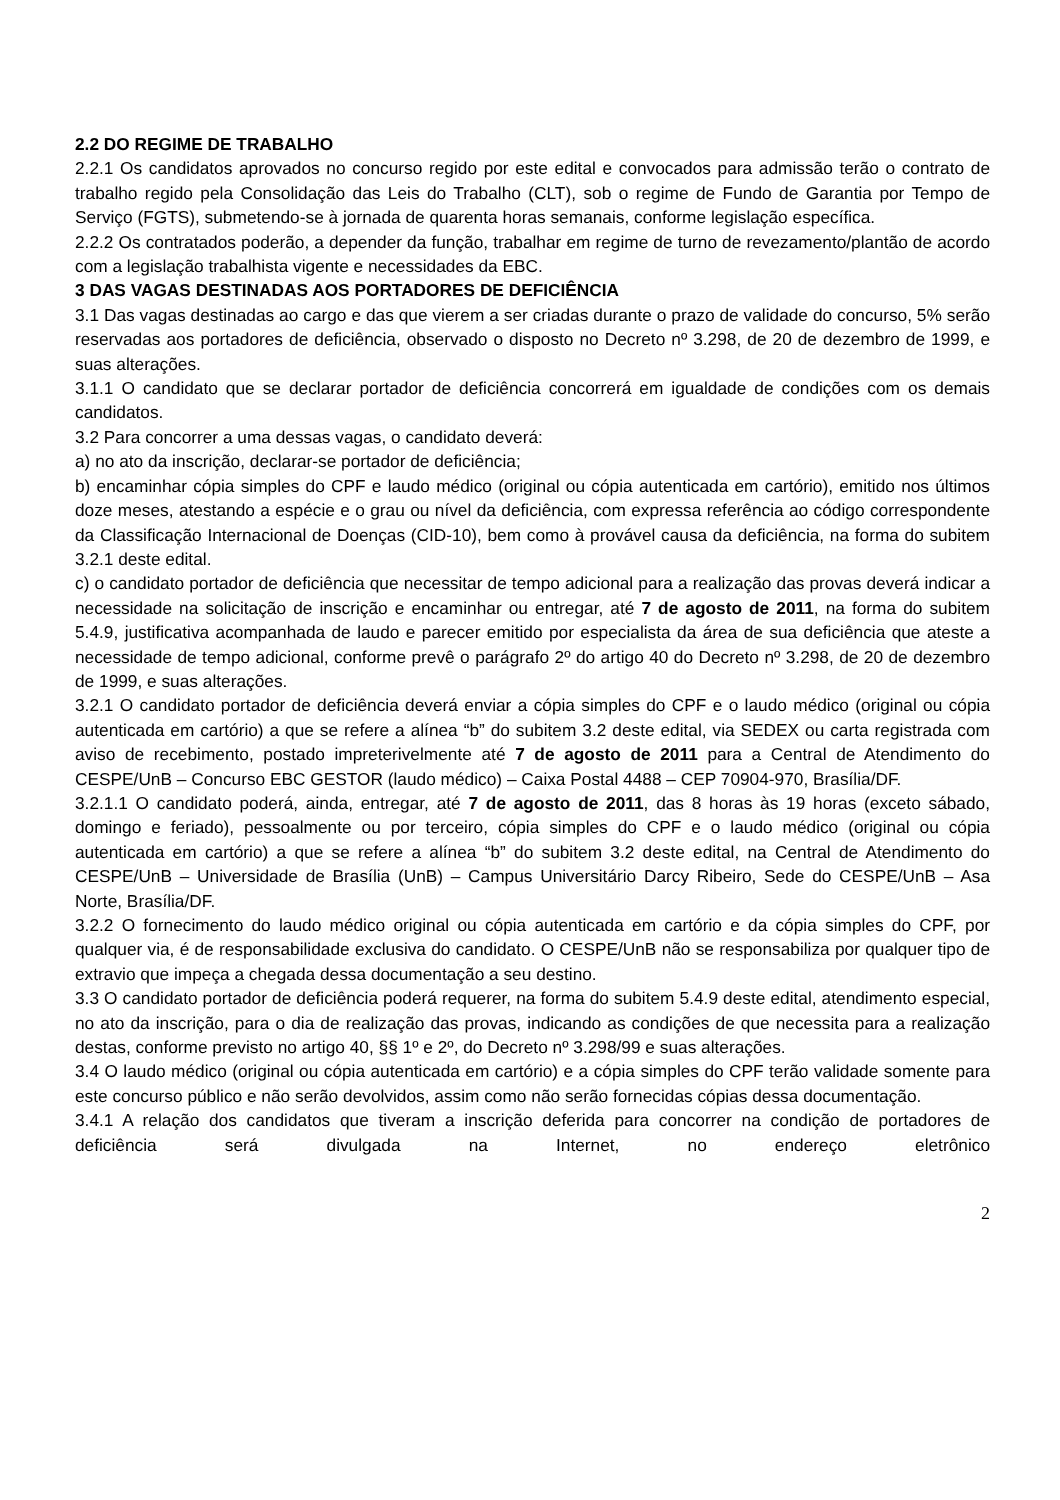2.2 DO REGIME DE TRABALHO
2.2.1 Os candidatos aprovados no concurso regido por este edital e convocados para admissão terão o contrato de trabalho regido pela Consolidação das Leis do Trabalho (CLT), sob o regime de Fundo de Garantia por Tempo de Serviço (FGTS), submetendo-se à jornada de quarenta horas semanais, conforme legislação específica.
2.2.2 Os contratados poderão, a depender da função, trabalhar em regime de turno de revezamento/plantão de acordo com a legislação trabalhista vigente e necessidades da EBC.
3 DAS VAGAS DESTINADAS AOS PORTADORES DE DEFICIÊNCIA
3.1 Das vagas destinadas ao cargo e das que vierem a ser criadas durante o prazo de validade do concurso, 5% serão reservadas aos portadores de deficiência, observado o disposto no Decreto nº 3.298, de 20 de dezembro de 1999, e suas alterações.
3.1.1 O candidato que se declarar portador de deficiência concorrerá em igualdade de condições com os demais candidatos.
3.2 Para concorrer a uma dessas vagas, o candidato deverá:
a) no ato da inscrição, declarar-se portador de deficiência;
b) encaminhar cópia simples do CPF e laudo médico (original ou cópia autenticada em cartório), emitido nos últimos doze meses, atestando a espécie e o grau ou nível da deficiência, com expressa referência ao código correspondente da Classificação Internacional de Doenças (CID-10), bem como à provável causa da deficiência, na forma do subitem 3.2.1 deste edital.
c) o candidato portador de deficiência que necessitar de tempo adicional para a realização das provas deverá indicar a necessidade na solicitação de inscrição e encaminhar ou entregar, até 7 de agosto de 2011, na forma do subitem 5.4.9, justificativa acompanhada de laudo e parecer emitido por especialista da área de sua deficiência que ateste a necessidade de tempo adicional, conforme prevê o parágrafo 2º do artigo 40 do Decreto nº 3.298, de 20 de dezembro de 1999, e suas alterações.
3.2.1 O candidato portador de deficiência deverá enviar a cópia simples do CPF e o laudo médico (original ou cópia autenticada em cartório) a que se refere a alínea “b” do subitem 3.2 deste edital, via SEDEX ou carta registrada com aviso de recebimento, postado impreterivelmente até 7 de agosto de 2011 para a Central de Atendimento do CESPE/UnB – Concurso EBC GESTOR (laudo médico) – Caixa Postal 4488 – CEP 70904-970, Brasília/DF.
3.2.1.1 O candidato poderá, ainda, entregar, até 7 de agosto de 2011, das 8 horas às 19 horas (exceto sábado, domingo e feriado), pessoalmente ou por terceiro, cópia simples do CPF e o laudo médico (original ou cópia autenticada em cartório) a que se refere a alínea “b” do subitem 3.2 deste edital, na Central de Atendimento do CESPE/UnB – Universidade de Brasília (UnB) – Campus Universitário Darcy Ribeiro, Sede do CESPE/UnB – Asa Norte, Brasília/DF.
3.2.2 O fornecimento do laudo médico original ou cópia autenticada em cartório e da cópia simples do CPF, por qualquer via, é de responsabilidade exclusiva do candidato. O CESPE/UnB não se responsabiliza por qualquer tipo de extravio que impeça a chegada dessa documentação a seu destino.
3.3 O candidato portador de deficiência poderá requerer, na forma do subitem 5.4.9 deste edital, atendimento especial, no ato da inscrição, para o dia de realização das provas, indicando as condições de que necessita para a realização destas, conforme previsto no artigo 40, §§ 1º e 2º, do Decreto nº 3.298/99 e suas alterações.
3.4 O laudo médico (original ou cópia autenticada em cartório) e a cópia simples do CPF terão validade somente para este concurso público e não serão devolvidos, assim como não serão fornecidas cópias dessa documentação.
3.4.1 A relação dos candidatos que tiveram a inscrição deferida para concorrer na condição de portadores de deficiência será divulgada na Internet, no endereço eletrônico
2